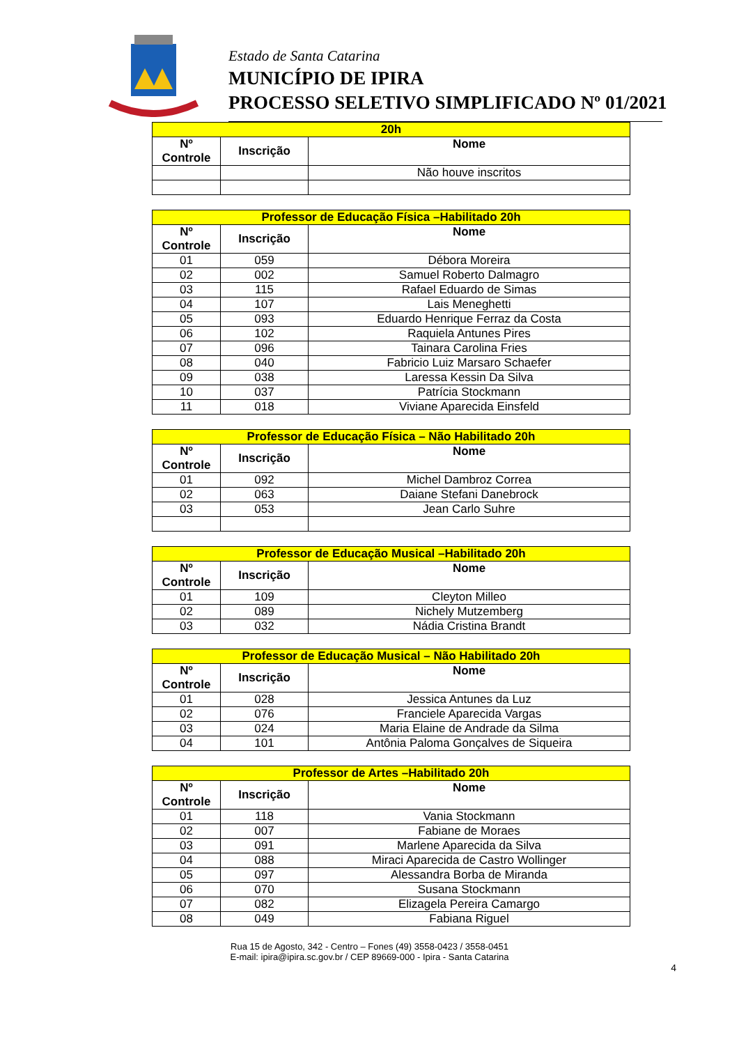Estado de Santa Catarina
MUNICÍPIO DE IPIRA
PROCESSO SELETIVO SIMPLIFICADO Nº 01/2021
| 20h | | |
| --- | --- | --- |
| Nº Controle | Inscrição | Nome |
| | | Não houve inscritos |
| Professor de Educação Física –Habilitado 20h | | |
| --- | --- | --- |
| Nº Controle | Inscrição | Nome |
| 01 | 059 | Débora Moreira |
| 02 | 002 | Samuel Roberto Dalmagro |
| 03 | 115 | Rafael Eduardo de Simas |
| 04 | 107 | Lais Meneghetti |
| 05 | 093 | Eduardo Henrique Ferraz da Costa |
| 06 | 102 | Raquiela Antunes Pires |
| 07 | 096 | Tainara Carolina Fries |
| 08 | 040 | Fabricio Luiz Marsaro Schaefer |
| 09 | 038 | Laressa Kessin Da Silva |
| 10 | 037 | Patrícia Stockmann |
| 11 | 018 | Viviane Aparecida Einsfeld |
| Professor de Educação Física – Não Habilitado 20h | | |
| --- | --- | --- |
| Nº Controle | Inscrição | Nome |
| 01 | 092 | Michel Dambroz Correa |
| 02 | 063 | Daiane Stefani Danebrock |
| 03 | 053 | Jean Carlo Suhre |
| Professor de Educação Musical –Habilitado 20h | | |
| --- | --- | --- |
| Nº Controle | Inscrição | Nome |
| 01 | 109 | Cleyton Milleo |
| 02 | 089 | Nichely Mutzemberg |
| 03 | 032 | Nádia Cristina Brandt |
| Professor de Educação Musical – Não Habilitado 20h | | |
| --- | --- | --- |
| Nº Controle | Inscrição | Nome |
| 01 | 028 | Jessica Antunes da Luz |
| 02 | 076 | Franciele Aparecida Vargas |
| 03 | 024 | Maria Elaine de Andrade da Silma |
| 04 | 101 | Antônia Paloma Gonçalves de Siqueira |
| Professor de Artes –Habilitado 20h | | |
| --- | --- | --- |
| Nº Controle | Inscrição | Nome |
| 01 | 118 | Vania Stockmann |
| 02 | 007 | Fabiane de Moraes |
| 03 | 091 | Marlene Aparecida da Silva |
| 04 | 088 | Miraci Aparecida de Castro Wollinger |
| 05 | 097 | Alessandra Borba de Miranda |
| 06 | 070 | Susana Stockmann |
| 07 | 082 | Elizagela Pereira Camargo |
| 08 | 049 | Fabiana Riguel |
Rua 15 de Agosto, 342 - Centro – Fones (49) 3558-0423 / 3558-0451
E-mail: ipira@ipira.sc.gov.br / CEP 89669-000 - Ipira - Santa Catarina
4